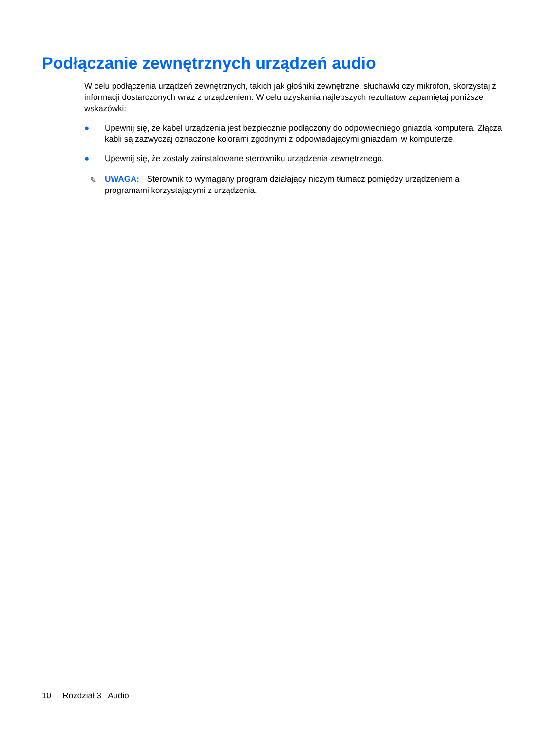Podłączanie zewnętrznych urządzeń audio
W celu podłączenia urządzeń zewnętrznych, takich jak głośniki zewnętrzne, słuchawki czy mikrofon, skorzystaj z informacji dostarczonych wraz z urządzeniem. W celu uzyskania najlepszych rezultatów zapamiętaj poniższe wskazówki:
● Upewnij się, że kabel urządzenia jest bezpiecznie podłączony do odpowiedniego gniazda komputera. Złącza kabli są zazwyczaj oznaczone kolorami zgodnymi z odpowiadającymi gniazdami w komputerze.
● Upewnij się, że zostały zainstalowane sterowniku urządzenia zewnętrznego.
✎ UWAGA: Sterownik to wymagany program działający niczym tłumacz pomiędzy urządzeniem a programami korzystającymi z urządzenia.
10 Rozdział 3 Audio